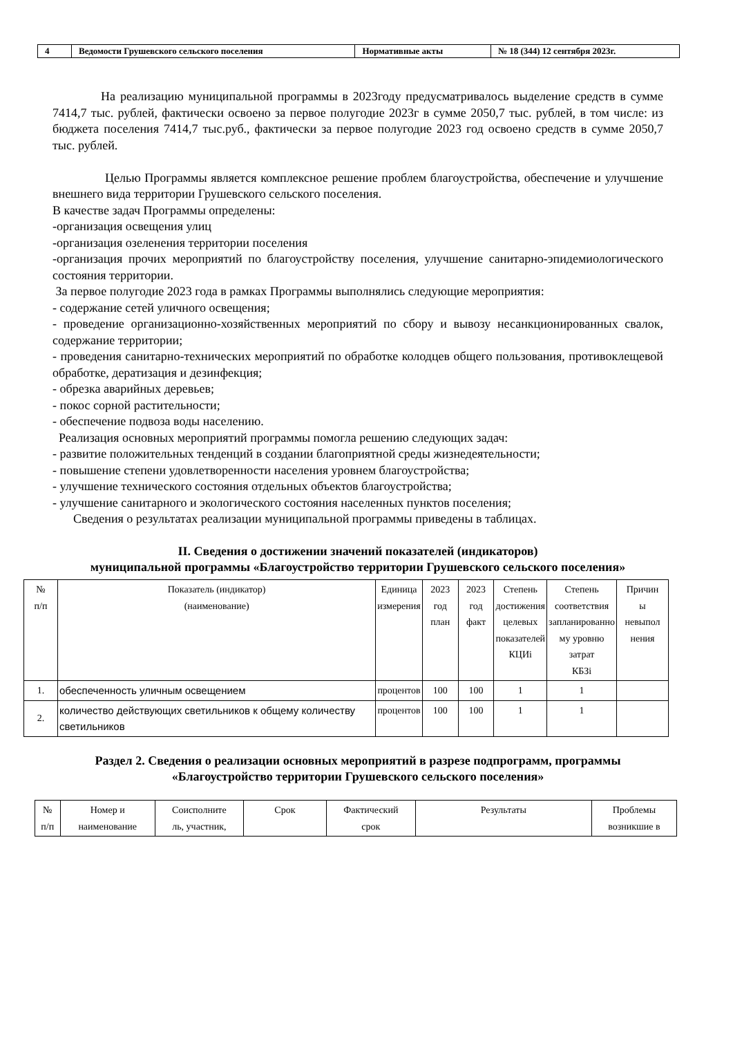| 4 | Ведомости Грушевского сельского поселения | Нормативные акты | № 18 (344) 12 сентября 2023г. |
На реализацию муниципальной программы в 2023году предусматривалось выделение средств в сумме 7414,7 тыс. рублей, фактически освоено за первое полугодие 2023г в сумме 2050,7 тыс. рублей, в том числе: из бюджета поселения 7414,7 тыс.руб., фактически за первое полугодие 2023 год освоено средств в сумме 2050,7 тыс. рублей.
Целью Программы является комплексное решение проблем благоустройства, обеспечение и улучшение внешнего вида территории Грушевского сельского поселения.
В качестве задач Программы определены:
-организация освещения улиц
-организация озеленения территории поселения
-организация прочих мероприятий по благоустройству поселения, улучшение санитарно-эпидемиологического состояния территории.
За первое полугодие 2023 года в рамках Программы выполнялись следующие мероприятия:
- содержание сетей уличного освещения;
- проведение организационно-хозяйственных мероприятий по сбору и вывозу несанкционированных свалок, содержание территории;
- проведения санитарно-технических мероприятий по обработке колодцев общего пользования, противоклещевой обработке, дератизация и дезинфекция;
- обрезка аварийных деревьев;
- покос сорной растительности;
- обеспечение подвоза воды населению.
Реализация основных мероприятий программы помогла решению следующих задач:
- развитие положительных тенденций в создании благоприятной среды жизнедеятельности;
- повышение степени удовлетворенности населения уровнем благоустройства;
- улучшение технического состояния отдельных объектов благоустройства;
- улучшение санитарного и экологического состояния населенных пунктов поселения;
Сведения о результатах реализации муниципальной программы приведены в таблицах.
II. Сведения о достижении значений показателей (индикаторов)
муниципальной программы «Благоустройство территории Грушевского сельского поселения»
| № п/п | Показатель (индикатор) (наименование) | Единица измерения | 2023 год план | 2023 год факт | Степень достижения целевых показателей КЦИi | Степень соответствия запланированно му уровню затрат КБЗi | Причин ы невыпол нения |
| --- | --- | --- | --- | --- | --- | --- | --- |
| 1. | обеспеченность уличным освещением | процентов | 100 | 100 | 1 | 1 | |
| 2. | количество действующих светильников к общему количеству светильников | процентов | 100 | 100 | 1 | 1 | |
Раздел 2. Сведения о реализации основных мероприятий в разрезе подпрограмм, программы
«Благоустройство территории Грушевского сельского поселения»
| № п/п | Номер и наименование | Соисполните ль, участник, | Срок | Фактический срок | Результаты | Проблемы возникшие в |
| --- | --- | --- | --- | --- | --- | --- |